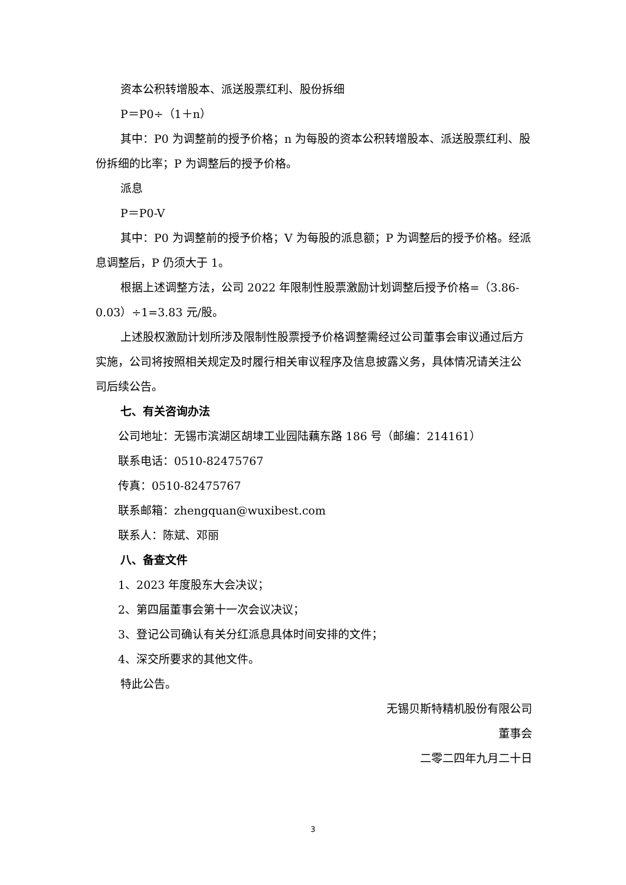资本公积转增股本、派送股票红利、股份拆细
P＝P0÷（1＋n）
其中：P0 为调整前的授予价格；n 为每股的资本公积转增股本、派送股票红利、股份拆细的比率；P 为调整后的授予价格。
派息
P＝P0-V
其中：P0 为调整前的授予价格；V 为每股的派息额；P 为调整后的授予价格。经派息调整后，P 仍须大于 1。
根据上述调整方法，公司 2022 年限制性股票激励计划调整后授予价格=（3.86-0.03）÷1=3.83 元/股。
上述股权激励计划所涉及限制性股票授予价格调整需经过公司董事会审议通过后方实施，公司将按照相关规定及时履行相关审议程序及信息披露义务，具体情况请关注公司后续公告。
七、有关咨询办法
公司地址：无锡市滨湖区胡埭工业园陆藕东路 186 号（邮编：214161）
联系电话：0510-82475767
传真：0510-82475767
联系邮箱：zhengquan@wuxibest.com
联系人：陈斌、邓丽
八、备查文件
1、2023 年度股东大会决议；
2、第四届董事会第十一次会议决议；
3、登记公司确认有关分红派息具体时间安排的文件；
4、深交所要求的其他文件。
特此公告。
无锡贝斯特精机股份有限公司
董事会
二零二四年九月二十日
3